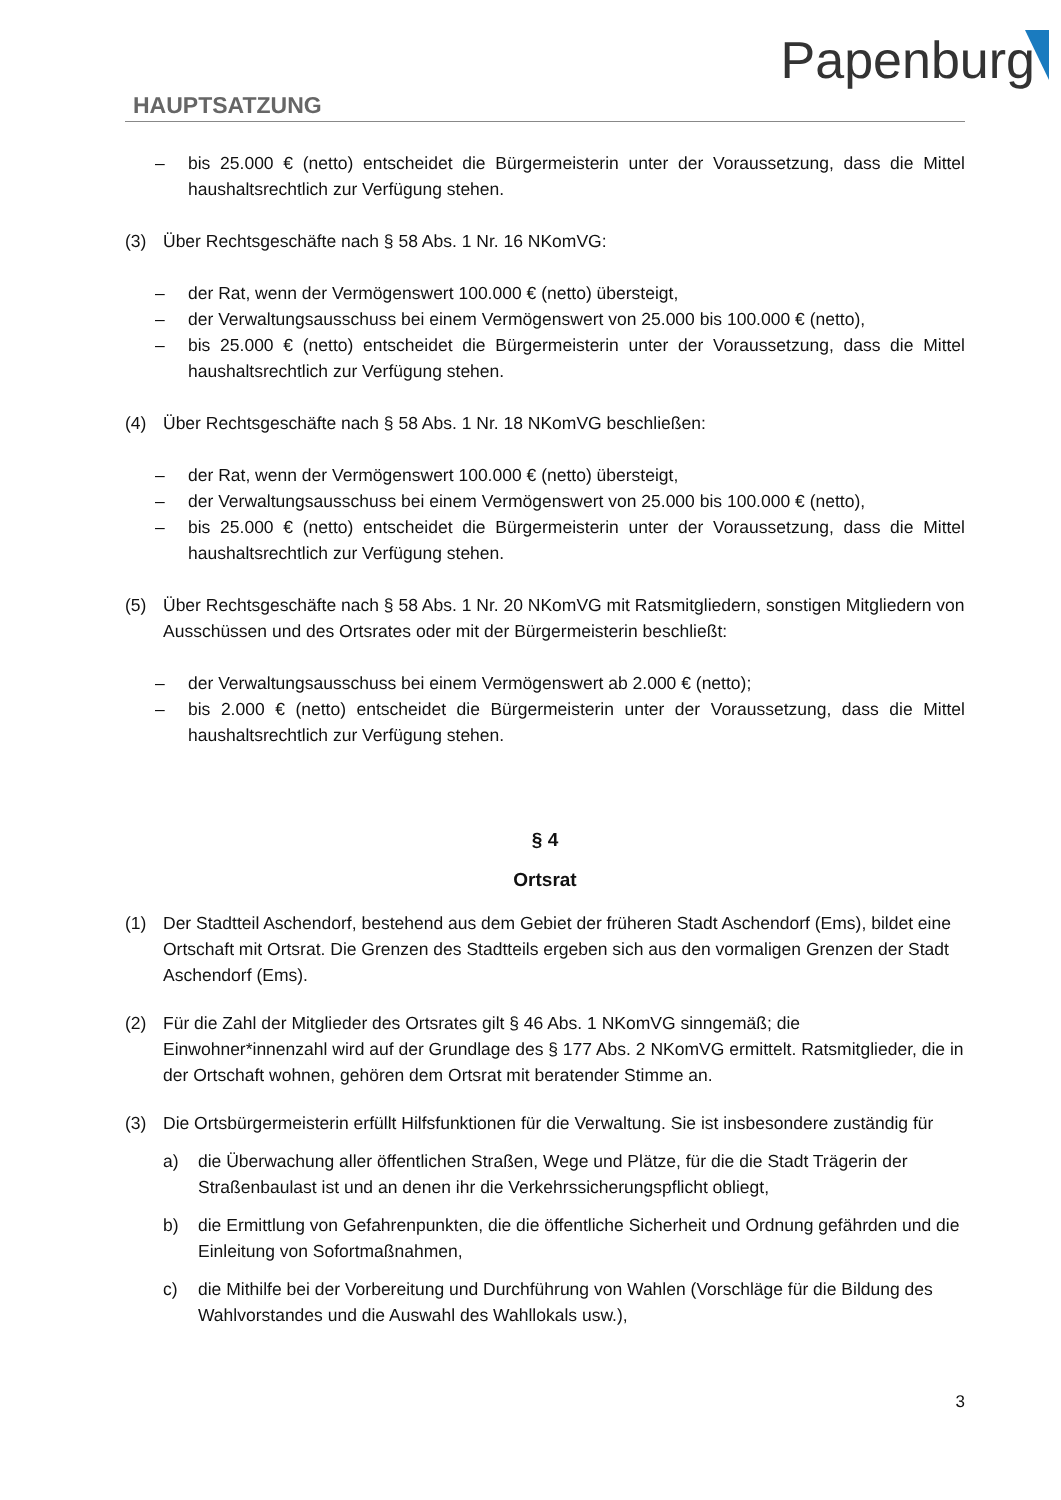Papenburg
HAUPTSATZUNG
– bis 25.000 € (netto) entscheidet die Bürgermeisterin unter der Voraussetzung, dass die Mittel haushaltsrechtlich zur Verfügung stehen.
(3) Über Rechtsgeschäfte nach § 58 Abs. 1 Nr. 16 NKomVG:
– der Rat, wenn der Vermögenswert 100.000 € (netto) übersteigt,
– der Verwaltungsausschuss bei einem Vermögenswert von 25.000 bis 100.000 € (netto),
– bis 25.000 € (netto) entscheidet die Bürgermeisterin unter der Voraussetzung, dass die Mittel haushaltsrechtlich zur Verfügung stehen.
(4) Über Rechtsgeschäfte nach § 58 Abs. 1 Nr. 18 NKomVG beschließen:
– der Rat, wenn der Vermögenswert 100.000 € (netto) übersteigt,
– der Verwaltungsausschuss bei einem Vermögenswert von 25.000 bis 100.000 € (netto),
– bis 25.000 € (netto) entscheidet die Bürgermeisterin unter der Voraussetzung, dass die Mittel haushaltsrechtlich zur Verfügung stehen.
(5) Über Rechtsgeschäfte nach § 58 Abs. 1 Nr. 20 NKomVG mit Ratsmitgliedern, sonstigen Mitgliedern von Ausschüssen und des Ortsrates oder mit der Bürgermeisterin beschließt:
– der Verwaltungsausschuss bei einem Vermögenswert ab 2.000 € (netto);
– bis 2.000 € (netto) entscheidet die Bürgermeisterin unter der Voraussetzung, dass die Mittel haushaltsrechtlich zur Verfügung stehen.
§ 4
Ortsrat
(1) Der Stadtteil Aschendorf, bestehend aus dem Gebiet der früheren Stadt Aschendorf (Ems), bildet eine Ortschaft mit Ortsrat. Die Grenzen des Stadtteils ergeben sich aus den vormaligen Grenzen der Stadt Aschendorf (Ems).
(2) Für die Zahl der Mitglieder des Ortsrates gilt § 46 Abs. 1 NKomVG sinngemäß; die Einwohner*innenzahl wird auf der Grundlage des § 177 Abs. 2 NKomVG ermittelt. Ratsmitglieder, die in der Ortschaft wohnen, gehören dem Ortsrat mit beratender Stimme an.
(3) Die Ortsbürgermeisterin erfüllt Hilfsfunktionen für die Verwaltung. Sie ist insbesondere zuständig für
a) die Überwachung aller öffentlichen Straßen, Wege und Plätze, für die die Stadt Trägerin der Straßenbaulast ist und an denen ihr die Verkehrssicherungspflicht obliegt,
b) die Ermittlung von Gefahrenpunkten, die die öffentliche Sicherheit und Ordnung gefährden und die Einleitung von Sofortmaßnahmen,
c) die Mithilfe bei der Vorbereitung und Durchführung von Wahlen (Vorschläge für die Bildung des Wahlvorstandes und die Auswahl des Wahllokals usw.),
3